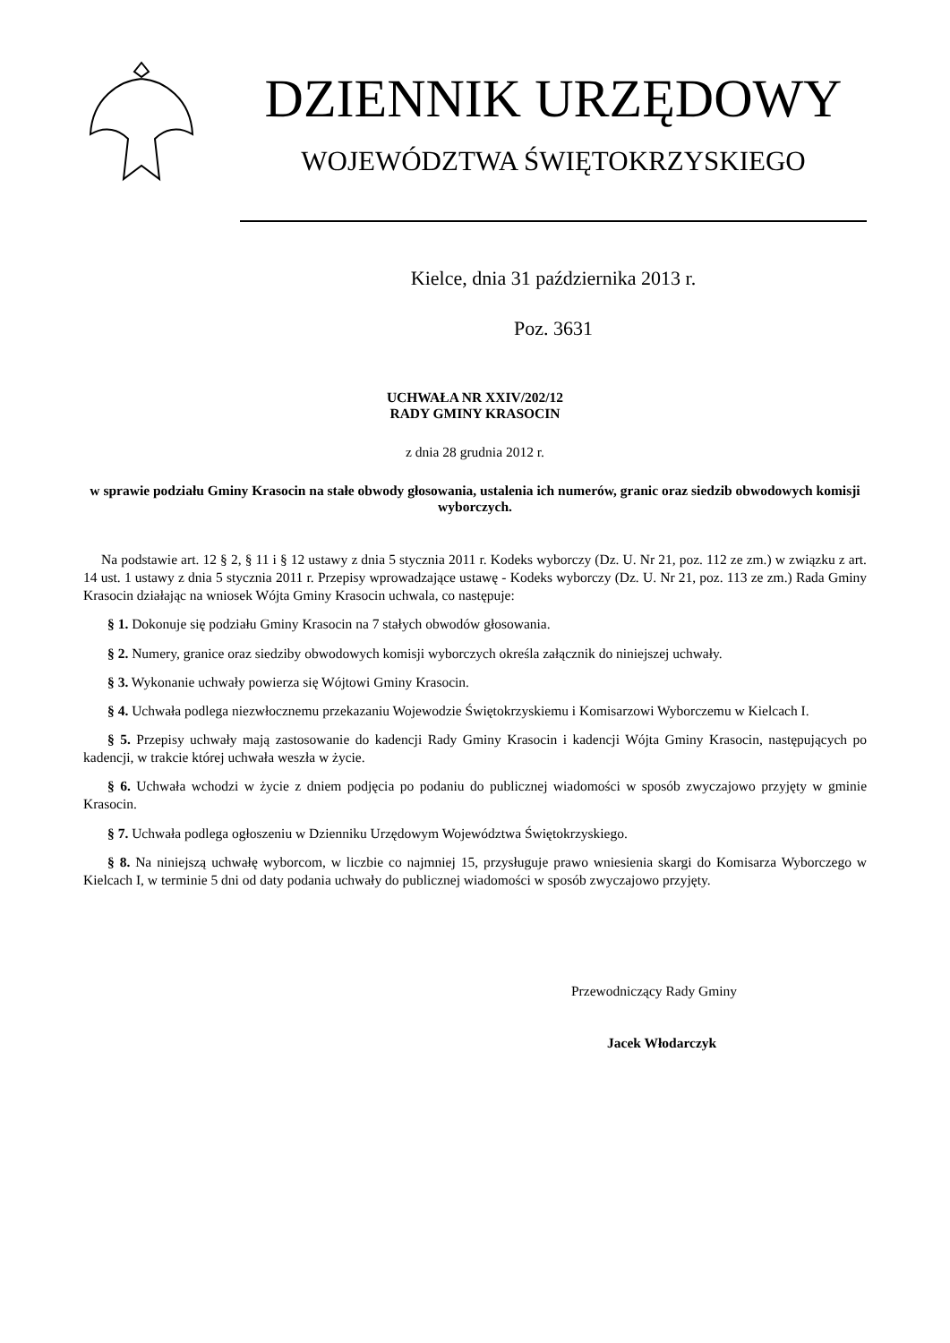DZIENNIK URZĘDOWY
WOJEWÓDZTWA ŚWIĘTOKRZYSKIEGO
Kielce, dnia 31 października 2013 r.
Poz. 3631
UCHWAŁA NR XXIV/202/12
RADY GMINY KRASOCIN
z dnia 28 grudnia 2012 r.
w sprawie podziału Gminy Krasocin na stałe obwody głosowania, ustalenia ich numerów, granic oraz siedzib obwodowych komisji wyborczych.
Na podstawie art. 12 § 2, § 11 i § 12 ustawy z dnia 5 stycznia 2011 r. Kodeks wyborczy (Dz. U. Nr 21, poz. 112 ze zm.) w związku z art. 14 ust. 1 ustawy z dnia 5 stycznia 2011 r. Przepisy wprowadzające ustawę - Kodeks wyborczy (Dz. U. Nr 21, poz. 113 ze zm.) Rada Gminy Krasocin działając na wniosek Wójta Gminy Krasocin uchwala, co następuje:
§ 1. Dokonuje się podziału Gminy Krasocin na 7 stałych obwodów głosowania.
§ 2. Numery, granice oraz siedziby obwodowych komisji wyborczych określa załącznik do niniejszej uchwały.
§ 3. Wykonanie uchwały powierza się Wójtowi Gminy Krasocin.
§ 4. Uchwała podlega niezwłocznemu przekazaniu Wojewodzie Świętokrzyskiemu i Komisarzowi Wyborczemu w Kielcach I.
§ 5. Przepisy uchwały mają zastosowanie do kadencji Rady Gminy Krasocin i kadencji Wójta Gminy Krasocin, następujących po kadencji, w trakcie której uchwała weszła w życie.
§ 6. Uchwała wchodzi w życie z dniem podjęcia po podaniu do publicznej wiadomości w sposób zwyczajowo przyjęty w gminie Krasocin.
§ 7. Uchwała podlega ogłoszeniu w Dzienniku Urzędowym Województwa Świętokrzyskiego.
§ 8. Na niniejszą uchwałę wyborcom, w liczbie co najmniej 15, przysługuje prawo wniesienia skargi do Komisarza Wyborczego w Kielcach I, w terminie 5 dni od daty podania uchwały do publicznej wiadomości w sposób zwyczajowo przyjęty.
Przewodniczący Rady Gminy
Jacek Włodarczyk